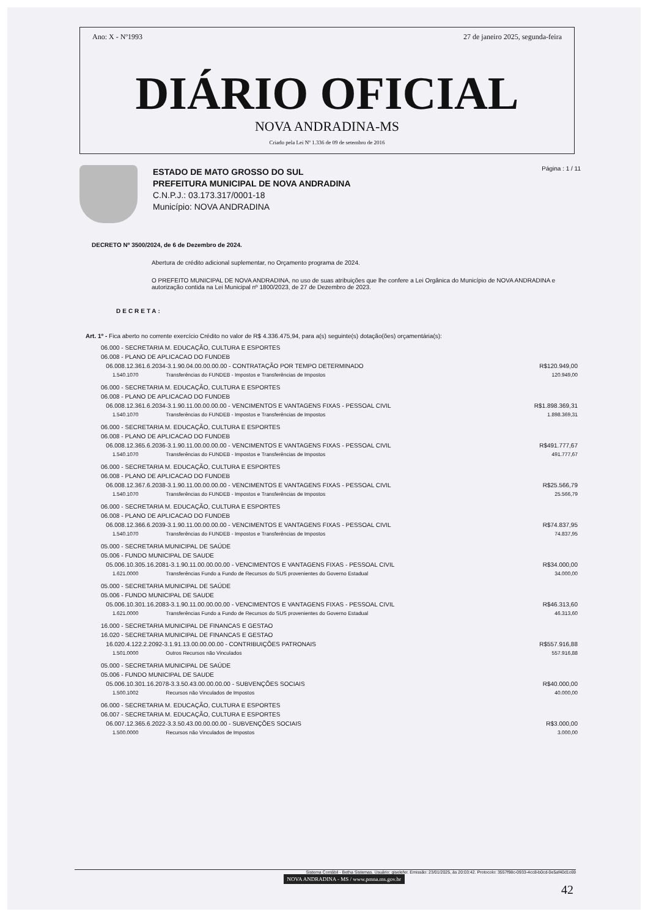Ano: X - Nº1993 27 de janeiro 2025, segunda-feira
DIÁRIO OFICIAL
NOVA ANDRADINA-MS
Criado pela Lei Nº 1.336 de 09 de setembro de 2016
ESTADO DE MATO GROSSO DO SUL
PREFEITURA MUNICIPAL DE NOVA ANDRADINA
C.N.P.J.: 03.173.317/0001-18
Município: NOVA ANDRADINA
Página : 1 / 11
DECRETO Nº 3500/2024, de 6 de Dezembro de 2024.
Abertura de crédito adicional suplementar, no Orçamento programa de 2024.
O PREFEITO MUNICIPAL DE NOVA ANDRADINA, no uso de suas atribuições que lhe confere a Lei Orgânica do Município de NOVA ANDRADINA e autorização contida na Lei Municipal nº 1800/2023, de 27 de Dezembro de 2023.
DECRETA:
Art. 1º - Fica aberto no corrente exercício Crédito no valor de R$ 4.336.475,94, para a(s) seguinte(s) dotação(ões) orçamentária(s):
| 06.000 - SECRETARIA M. EDUCAÇÃO, CULTURA E ESPORTES | | |
| 06.008 - PLANO DE APLICACAO DO FUNDEB | | |
| 06.008.12.361.6.2034-3.1.90.04.00.00.00.00 - CONTRATAÇÃO POR TEMPO DETERMINADO | | R$120.949,00 |
| 1.540.1070 | Transferências do FUNDEB - Impostos e Transferências de Impostos | 120.949,00 |
| 06.000 - SECRETARIA M. EDUCAÇÃO, CULTURA E ESPORTES | | |
| 06.008 - PLANO DE APLICACAO DO FUNDEB | | |
| 06.008.12.361.6.2034-3.1.90.11.00.00.00.00 - VENCIMENTOS E VANTAGENS FIXAS - PESSOAL CIVIL | | R$1.898.369,31 |
| 1.540.1070 | Transferências do FUNDEB - Impostos e Transferências de Impostos | 1.898.369,31 |
| 06.000 - SECRETARIA M. EDUCAÇÃO, CULTURA E ESPORTES | | |
| 06.008 - PLANO DE APLICACAO DO FUNDEB | | |
| 06.008.12.365.6.2036-3.1.90.11.00.00.00.00 - VENCIMENTOS E VANTAGENS FIXAS - PESSOAL CIVIL | | R$491.777,67 |
| 1.540.1070 | Transferências do FUNDEB - Impostos e Transferências de Impostos | 491.777,67 |
| 06.000 - SECRETARIA M. EDUCAÇÃO, CULTURA E ESPORTES | | |
| 06.008 - PLANO DE APLICACAO DO FUNDEB | | |
| 06.008.12.367.6.2038-3.1.90.11.00.00.00.00 - VENCIMENTOS E VANTAGENS FIXAS - PESSOAL CIVIL | | R$25.566,79 |
| 1.540.1070 | Transferências do FUNDEB - Impostos e Transferências de Impostos | 25.566,79 |
| 06.000 - SECRETARIA M. EDUCAÇÃO, CULTURA E ESPORTES | | |
| 06.008 - PLANO DE APLICACAO DO FUNDEB | | |
| 06.008.12.366.6.2039-3.1.90.11.00.00.00.00 - VENCIMENTOS E VANTAGENS FIXAS - PESSOAL CIVIL | | R$74.837,95 |
| 1.540.1070 | Transferências do FUNDEB - Impostos e Transferências de Impostos | 74.837,95 |
| 05.000 - SECRETARIA MUNICIPAL DE SAÚDE | | |
| 05.006 - FUNDO MUNICIPAL DE SAUDE | | |
| 05.006.10.305.16.2081-3.1.90.11.00.00.00.00 - VENCIMENTOS E VANTAGENS FIXAS - PESSOAL CIVIL | | R$34.000,00 |
| 1.621.0000 | Transferências Fundo a Fundo de Recursos do SUS provenientes do Governo Estadual | 34.000,00 |
| 05.000 - SECRETARIA MUNICIPAL DE SAÚDE | | |
| 05.006 - FUNDO MUNICIPAL DE SAUDE | | |
| 05.006.10.301.16.2083-3.1.90.11.00.00.00.00 - VENCIMENTOS E VANTAGENS FIXAS - PESSOAL CIVIL | | R$46.313,60 |
| 1.621.0000 | Transferências Fundo a Fundo de Recursos do SUS provenientes do Governo Estadual | 46.313,60 |
| 16.000 - SECRETARIA MUNICIPAL DE FINANCAS E GESTAO | | |
| 16.020 - SECRETARIA MUNICIPAL DE FINANCAS E GESTAO | | |
| 16.020.4.122.2.2092-3.1.91.13.00.00.00.00 - CONTRIBUIÇÕES PATRONAIS | | R$557.916,88 |
| 1.501.0000 | Outros Recursos não Vinculados | 557.916,88 |
| 05.000 - SECRETARIA MUNICIPAL DE SAÚDE | | |
| 05.006 - FUNDO MUNICIPAL DE SAUDE | | |
| 05.006.10.301.16.2078-3.3.50.43.00.00.00.00 - SUBVENÇÕES SOCIAIS | | R$40.000,00 |
| 1.500.1002 | Recursos não Vinculados de Impostos | 40.000,00 |
| 06.000 - SECRETARIA M. EDUCAÇÃO, CULTURA E ESPORTES | | |
| 06.007 - SECRETARIA M. EDUCAÇÃO, CULTURA E ESPORTES | | |
| 06.007.12.365.6.2022-3.3.50.43.00.00.00.00 - SUBVENÇÕES SOCIAIS | | R$3.000,00 |
| 1.500.0000 | Recursos não Vinculados de Impostos | 3.000,00 |
Sistema Contábil - Betha Sistemas. Usuário: giselefer. Emissão: 23/01/2025, às 20:03:42. Protocolo: 3557f98c-0933-4cc8-b0cd-0e5af40d1c69
NOVA ANDRADINA - MS / www.pmna.ms.gov.br
42